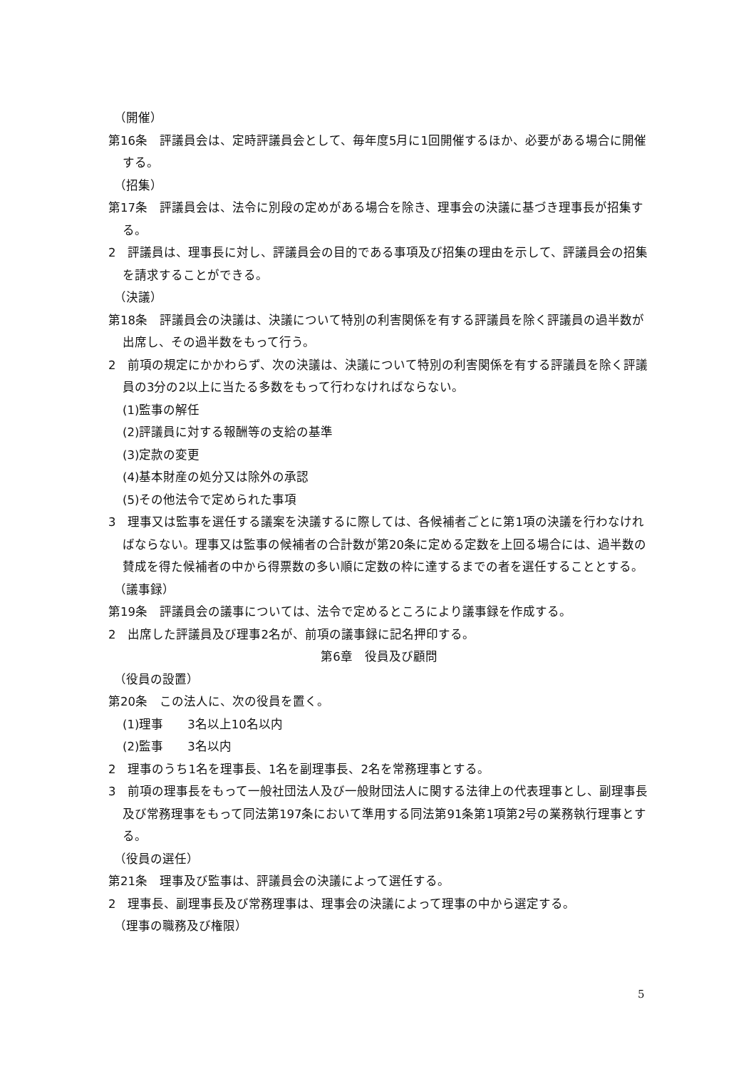（開催）
第16条　評議員会は、定時評議員会として、毎年度5月に1回開催するほか、必要がある場合に開催する。
（招集）
第17条　評議員会は、法令に別段の定めがある場合を除き、理事会の決議に基づき理事長が招集する。
2　評議員は、理事長に対し、評議員会の目的である事項及び招集の理由を示して、評議員会の招集を請求することができる。
（決議）
第18条　評議員会の決議は、決議について特別の利害関係を有する評議員を除く評議員の過半数が出席し、その過半数をもって行う。
2　前項の規定にかかわらず、次の決議は、決議について特別の利害関係を有する評議員を除く評議員の3分の2以上に当たる多数をもって行わなければならない。
(1)監事の解任
(2)評議員に対する報酬等の支給の基準
(3)定款の変更
(4)基本財産の処分又は除外の承認
(5)その他法令で定められた事項
3　理事又は監事を選任する議案を決議するに際しては、各候補者ごとに第1項の決議を行わなければならない。理事又は監事の候補者の合計数が第20条に定める定数を上回る場合には、過半数の賛成を得た候補者の中から得票数の多い順に定数の枠に達するまでの者を選任することとする。
（議事録）
第19条　評議員会の議事については、法令で定めるところにより議事録を作成する。
2　出席した評議員及び理事2名が、前項の議事録に記名押印する。
第6章　役員及び顧問
（役員の設置）
第20条　この法人に、次の役員を置く。
(1)理事　　3名以上10名以内
(2)監事　　3名以内
2　理事のうち1名を理事長、1名を副理事長、2名を常務理事とする。
3　前項の理事長をもって一般社団法人及び一般財団法人に関する法律上の代表理事とし、副理事長及び常務理事をもって同法第197条において準用する同法第91条第1項第2号の業務執行理事とする。
（役員の選任）
第21条　理事及び監事は、評議員会の決議によって選任する。
2　理事長、副理事長及び常務理事は、理事会の決議によって理事の中から選定する。
（理事の職務及び権限）
5